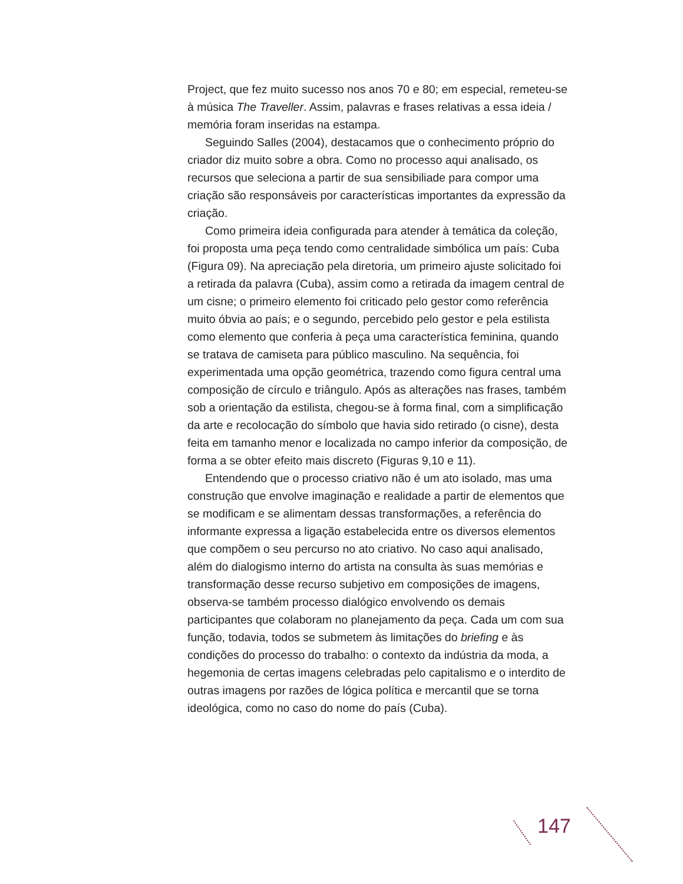Project, que fez muito sucesso nos anos 70 e 80; em especial, remeteu-se à música The Traveller. Assim, palavras e frases relativas a essa ideia / memória foram inseridas na estampa.
Seguindo Salles (2004), destacamos que o conhecimento próprio do criador diz muito sobre a obra. Como no processo aqui analisado, os recursos que seleciona a partir de sua sensibiliade para compor uma criação são responsáveis por características importantes da expressão da criação.
Como primeira ideia configurada para atender à temática da coleção, foi proposta uma peça tendo como centralidade simbólica um país: Cuba (Figura 09). Na apreciação pela diretoria, um primeiro ajuste solicitado foi a retirada da palavra (Cuba), assim como a retirada da imagem central de um cisne; o primeiro elemento foi criticado pelo gestor como referência muito óbvia ao país; e o segundo, percebido pelo gestor e pela estilista como elemento que conferia à peça uma característica feminina, quando se tratava de camiseta para público masculino. Na sequência, foi experimentada uma opção geométrica, trazendo como figura central uma composição de círculo e triângulo. Após as alterações nas frases, também sob a orientação da estilista, chegou-se à forma final, com a simplificação da arte e recolocação do símbolo que havia sido retirado (o cisne), desta feita em tamanho menor e localizada no campo inferior da composição, de forma a se obter efeito mais discreto (Figuras 9,10 e 11).
Entendendo que o processo criativo não é um ato isolado, mas uma construção que envolve imaginação e realidade a partir de elementos que se modificam e se alimentam dessas transformações, a referência do informante expressa a ligação estabelecida entre os diversos elementos que compõem o seu percurso no ato criativo. No caso aqui analisado, além do dialogismo interno do artista na consulta às suas memórias e transformação desse recurso subjetivo em composições de imagens, observa-se também processo dialógico envolvendo os demais participantes que colaboram no planejamento da peça. Cada um com sua função, todavia, todos se submetem às limitações do briefing e às condições do processo do trabalho: o contexto da indústria da moda, a hegemonia de certas imagens celebradas pelo capitalismo e o interdito de outras imagens por razões de lógica política e mercantil que se torna ideológica, como no caso do nome do país (Cuba).
147